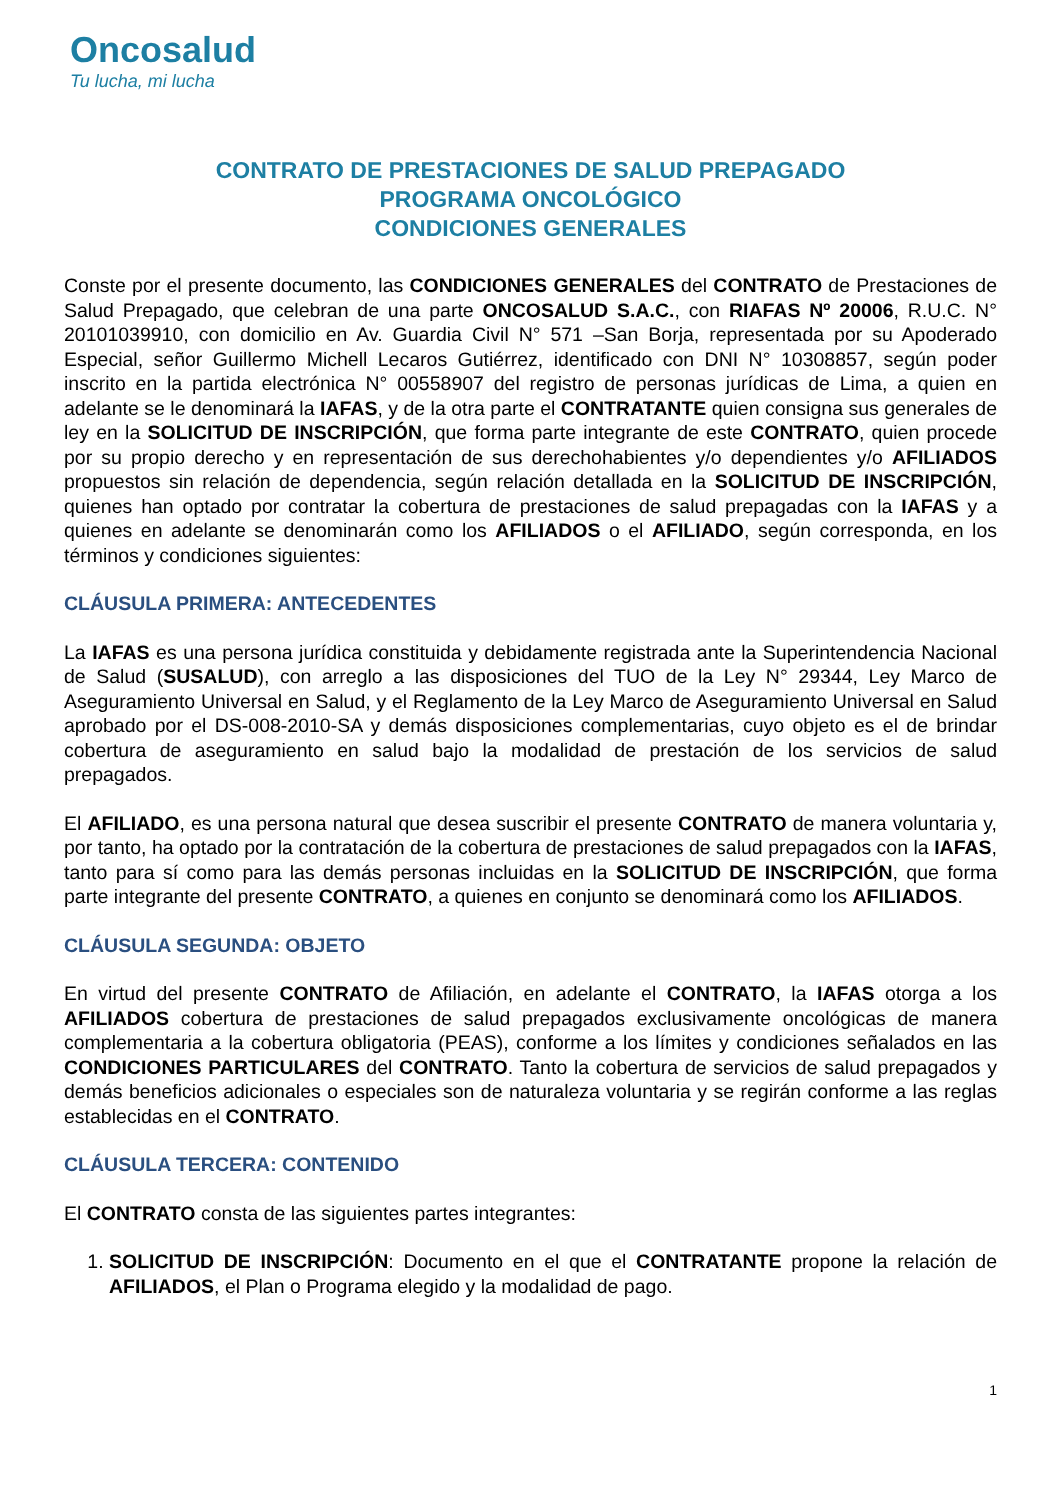Oncosalud
Tu lucha, mi lucha
CONTRATO DE PRESTACIONES DE SALUD PREPAGADO
PROGRAMA ONCOLÓGICO
CONDICIONES GENERALES
Conste por el presente documento, las CONDICIONES GENERALES del CONTRATO de Prestaciones de Salud Prepagado, que celebran de una parte ONCOSALUD S.A.C., con RIAFAS Nº 20006, R.U.C. N° 20101039910, con domicilio en Av. Guardia Civil N° 571 –San Borja, representada por su Apoderado Especial, señor Guillermo Michell Lecaros Gutiérrez, identificado con DNI N° 10308857, según poder inscrito en la partida electrónica N° 00558907 del registro de personas jurídicas de Lima, a quien en adelante se le denominará la IAFAS, y de la otra parte el CONTRATANTE quien consigna sus generales de ley en la SOLICITUD DE INSCRIPCIÓN, que forma parte integrante de este CONTRATO, quien procede por su propio derecho y en representación de sus derechohabientes y/o dependientes y/o AFILIADOS propuestos sin relación de dependencia, según relación detallada en la SOLICITUD DE INSCRIPCIÓN, quienes han optado por contratar la cobertura de prestaciones de salud prepagadas con la IAFAS y a quienes en adelante se denominarán como los AFILIADOS o el AFILIADO, según corresponda, en los términos y condiciones siguientes:
CLÁUSULA PRIMERA: ANTECEDENTES
La IAFAS es una persona jurídica constituida y debidamente registrada ante la Superintendencia Nacional de Salud (SUSALUD), con arreglo a las disposiciones del TUO de la Ley N° 29344, Ley Marco de Aseguramiento Universal en Salud, y el Reglamento de la Ley Marco de Aseguramiento Universal en Salud aprobado por el DS-008-2010-SA y demás disposiciones complementarias, cuyo objeto es el de brindar cobertura de aseguramiento en salud bajo la modalidad de prestación de los servicios de salud prepagados.
El AFILIADO, es una persona natural que desea suscribir el presente CONTRATO de manera voluntaria y, por tanto, ha optado por la contratación de la cobertura de prestaciones de salud prepagados con la IAFAS, tanto para sí como para las demás personas incluidas en la SOLICITUD DE INSCRIPCIÓN, que forma parte integrante del presente CONTRATO, a quienes en conjunto se denominará como los AFILIADOS.
CLÁUSULA SEGUNDA: OBJETO
En virtud del presente CONTRATO de Afiliación, en adelante el CONTRATO, la IAFAS otorga a los AFILIADOS cobertura de prestaciones de salud prepagados exclusivamente oncológicas de manera complementaria a la cobertura obligatoria (PEAS), conforme a los límites y condiciones señalados en las CONDICIONES PARTICULARES del CONTRATO. Tanto la cobertura de servicios de salud prepagados y demás beneficios adicionales o especiales son de naturaleza voluntaria y se regirán conforme a las reglas establecidas en el CONTRATO.
CLÁUSULA TERCERA: CONTENIDO
El CONTRATO consta de las siguientes partes integrantes:
1. SOLICITUD DE INSCRIPCIÓN: Documento en el que el CONTRATANTE propone la relación de AFILIADOS, el Plan o Programa elegido y la modalidad de pago.
1